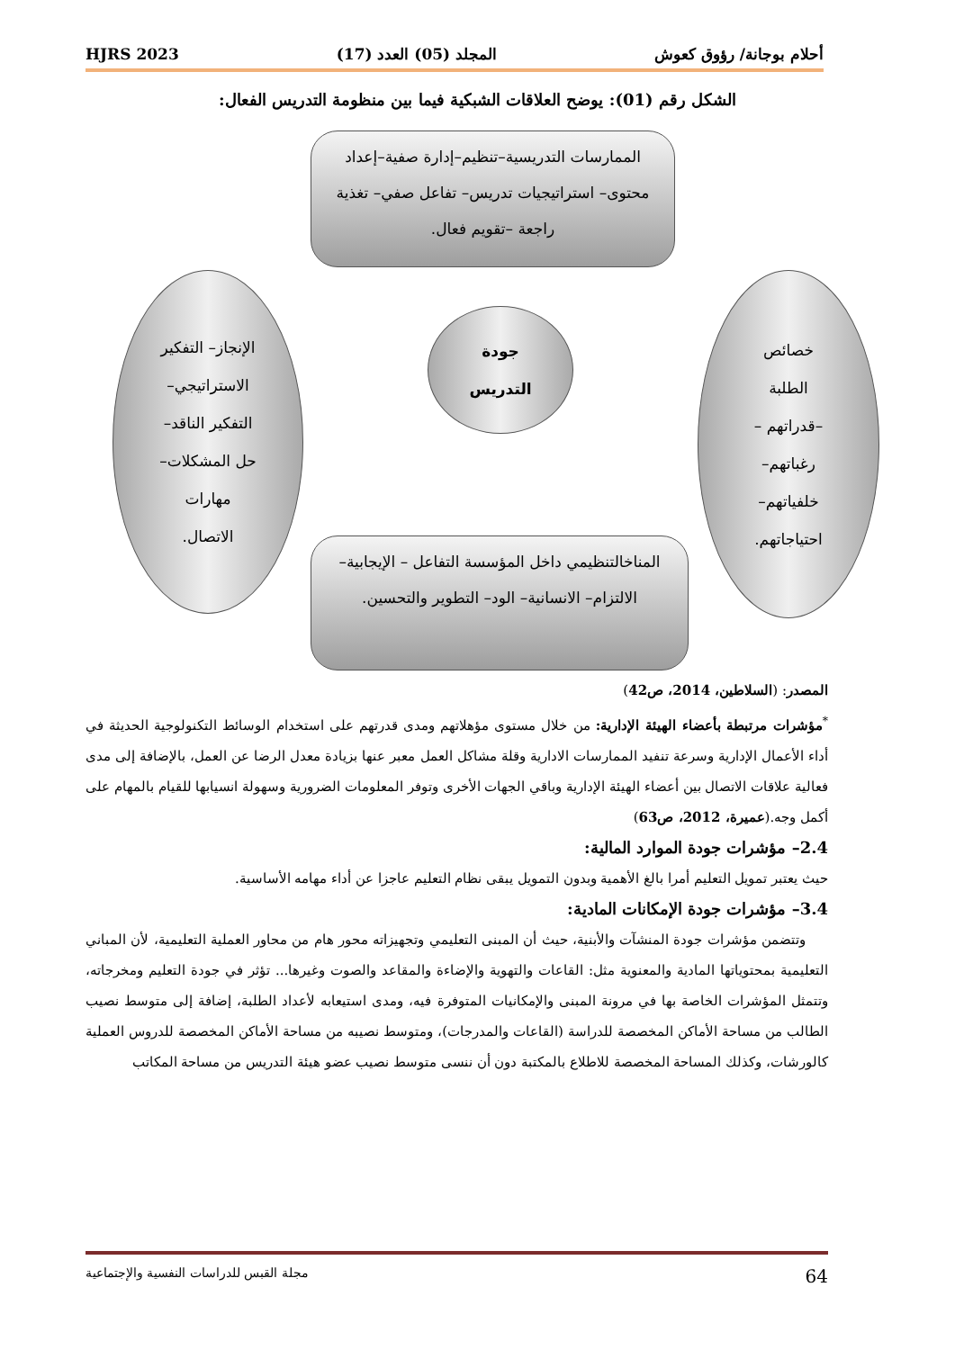أحلام بوجانة/ رؤوق كعوش المجلد (05) العدد (17) HJRS 2023
الشكل رقم (01): يوضح العلاقات الشبكية فيما بين منظومة التدريس الفعال:
الممارسات التدريسية–تنظيم–إدارة صفية–إعداد محتوى– استراتيجيات تدريس– تفاعل صفي– تغذية راجعة –تقويم فعال.
خصائص
الطلبة
–قدراتهم –
رغباتهم–
خلفياتهم–
احتياجاتهم.
جودة
التدريس
الإنجاز– التفكير
الاستراتيجي–
التفكير الناقد–
حل المشكلات–
مهارات
الاتصال.
المناخالتنظيمي داخل المؤسسة التفاعل – الإيجابية– الالتزام– الانسانية– الود– التطوير والتحسين.
المصدر: (السلاطين، 2014، ص42)
<sup>*</sup> مؤشرات مرتبطة بأعضاء الهيئة الإدارية: من خلال مستوى مؤهلاتهم ومدى قدرتهم على استخدام الوسائط التكنولوجية الحديثة في أداء الأعمال الإدارية وسرعة تنفيد الممارسات الادارية وقلة مشاكل العمل معبر عنها بزيادة معدل الرضا عن العمل، بالإضافة إلى مدى فعالية علاقات الاتصال بين أعضاء الهيئة الإدارية وباقي الجهات الأخرى وتوفر المعلومات الضرورية وسهولة انسيابها للقيام بالمهام على أكمل وجه.(عميرة، 2012، ص63)
2.4– مؤشرات جودة الموارد المالية:
حيث يعتبر تمويل التعليم أمرا بالغ الأهمية وبدون التمويل يبقى نظام التعليم عاجزا عن أداء مهامه الأساسية.
3.4– مؤشرات جودة الإمكانات المادية:
وتتضمن مؤشرات جودة المنشآت والأبنية، حيث أن المبنى التعليمي وتجهيزاته محور هام من محاور العملية التعليمية، لأن المباني التعليمية بمحتوياتها المادية والمعنوية مثل: القاعات والتهوية والإضاءة والمقاعد والصوت وغيرها... تؤثر في جودة التعليم ومخرجاته، وتتمثل المؤشرات الخاصة بها في مرونة المبنى والإمكانيات المتوفرة فيه، ومدى استيعابه لأعداد الطلبة، إضافة إلى متوسط نصيب الطالب من مساحة الأماكن المخصصة للدراسة (القاعات والمدرجات)، ومتوسط نصيبه من مساحة الأماكن المخصصة للدروس العملية كالورشات، وكذلك المساحة المخصصة للاطلاع بالمكتبة دون أن ننسى متوسط نصيب عضو هيئة التدريس من مساحة المكاتب
64 مجلة القبس للدراسات النفسية والإجتماعية